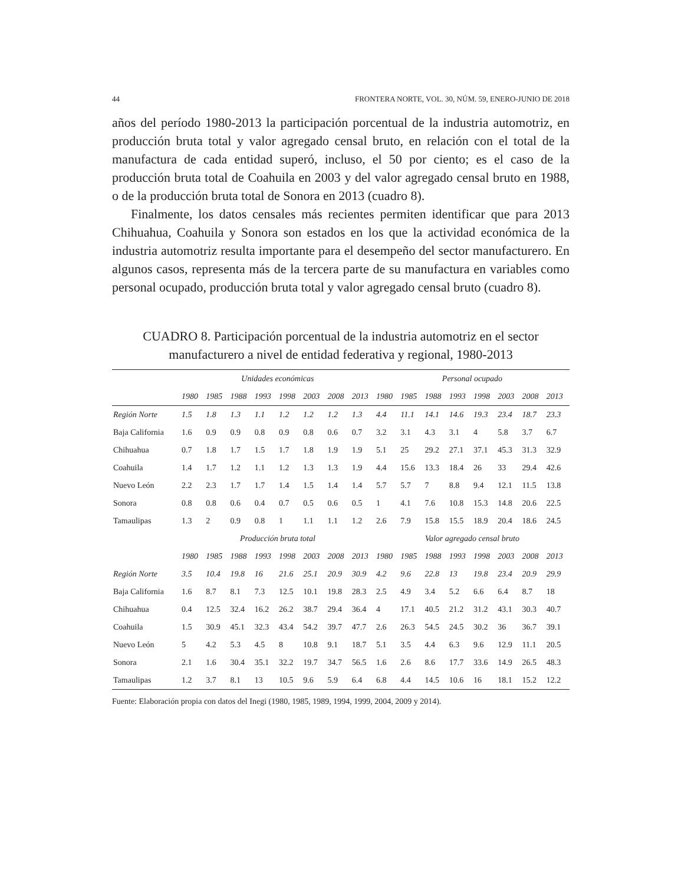44 FRONTERA NORTE, VOL. 30, NÚM. 59, ENERO-JUNIO DE 2018
años del período 1980-2013 la participación porcentual de la industria automotriz, en producción bruta total y valor agregado censal bruto, en relación con el total de la manufactura de cada entidad superó, incluso, el 50 por ciento; es el caso de la producción bruta total de Coahuila en 2003 y del valor agregado censal bruto en 1988, o de la producción bruta total de Sonora en 2013 (cuadro 8).
Finalmente, los datos censales más recientes permiten identificar que para 2013 Chihuahua, Coahuila y Sonora son estados en los que la actividad económica de la industria automotriz resulta importante para el desempeño del sector manufacturero. En algunos casos, representa más de la tercera parte de su manufactura en variables como personal ocupado, producción bruta total y valor agregado censal bruto (cuadro 8).
CUADRO 8. Participación porcentual de la industria automotriz en el sector manufacturero a nivel de entidad federativa y regional, 1980-2013
| | Unidades económicas | | | | | | | | Personal ocupado | | | | | | | |
| --- | --- | --- | --- | --- | --- | --- | --- | --- | --- | --- | --- | --- | --- | --- | --- | --- |
| | 1980 | 1985 | 1988 | 1993 | 1998 | 2003 | 2008 | 2013 | 1980 | 1985 | 1988 | 1993 | 1998 | 2003 | 2008 | 2013 |
| Región Norte | 1.5 | 1.8 | 1.3 | 1.1 | 1.2 | 1.2 | 1.2 | 1.3 | 4.4 | 11.1 | 14.1 | 14.6 | 19.3 | 23.4 | 18.7 | 23.3 |
| Baja California | 1.6 | 0.9 | 0.9 | 0.8 | 0.9 | 0.8 | 0.6 | 0.7 | 3.2 | 3.1 | 4.3 | 3.1 | 4 | 5.8 | 3.7 | 6.7 |
| Chihuahua | 0.7 | 1.8 | 1.7 | 1.5 | 1.7 | 1.8 | 1.9 | 1.9 | 5.1 | 25 | 29.2 | 27.1 | 37.1 | 45.3 | 31.3 | 32.9 |
| Coahuila | 1.4 | 1.7 | 1.2 | 1.1 | 1.2 | 1.3 | 1.3 | 1.9 | 4.4 | 15.6 | 13.3 | 18.4 | 26 | 33 | 29.4 | 42.6 |
| Nuevo León | 2.2 | 2.3 | 1.7 | 1.7 | 1.4 | 1.5 | 1.4 | 1.4 | 5.7 | 5.7 | 7 | 8.8 | 9.4 | 12.1 | 11.5 | 13.8 |
| Sonora | 0.8 | 0.8 | 0.6 | 0.4 | 0.7 | 0.5 | 0.6 | 0.5 | 1 | 4.1 | 7.6 | 10.8 | 15.3 | 14.8 | 20.6 | 22.5 |
| Tamaulipas | 1.3 | 2 | 0.9 | 0.8 | 1 | 1.1 | 1.1 | 1.2 | 2.6 | 7.9 | 15.8 | 15.5 | 18.9 | 20.4 | 18.6 | 24.5 |
| | Producción bruta total | | | | | | | | Valor agregado censal bruto | | | | | | | |
| | 1980 | 1985 | 1988 | 1993 | 1998 | 2003 | 2008 | 2013 | 1980 | 1985 | 1988 | 1993 | 1998 | 2003 | 2008 | 2013 |
| Región Norte | 3.5 | 10.4 | 19.8 | 16 | 21.6 | 25.1 | 20.9 | 30.9 | 4.2 | 9.6 | 22.8 | 13 | 19.8 | 23.4 | 20.9 | 29.9 |
| Baja California | 1.6 | 8.7 | 8.1 | 7.3 | 12.5 | 10.1 | 19.8 | 28.3 | 2.5 | 4.9 | 3.4 | 5.2 | 6.6 | 6.4 | 8.7 | 18 |
| Chihuahua | 0.4 | 12.5 | 32.4 | 16.2 | 26.2 | 38.7 | 29.4 | 36.4 | 4 | 17.1 | 40.5 | 21.2 | 31.2 | 43.1 | 30.3 | 40.7 |
| Coahuila | 1.5 | 30.9 | 45.1 | 32.3 | 43.4 | 54.2 | 39.7 | 47.7 | 2.6 | 26.3 | 54.5 | 24.5 | 30.2 | 36 | 36.7 | 39.1 |
| Nuevo León | 5 | 4.2 | 5.3 | 4.5 | 8 | 10.8 | 9.1 | 18.7 | 5.1 | 3.5 | 4.4 | 6.3 | 9.6 | 12.9 | 11.1 | 20.5 |
| Sonora | 2.1 | 1.6 | 30.4 | 35.1 | 32.2 | 19.7 | 34.7 | 56.5 | 1.6 | 2.6 | 8.6 | 17.7 | 33.6 | 14.9 | 26.5 | 48.3 |
| Tamaulipas | 1.2 | 3.7 | 8.1 | 13 | 10.5 | 9.6 | 5.9 | 6.4 | 6.8 | 4.4 | 14.5 | 10.6 | 16 | 18.1 | 15.2 | 12.2 |
Fuente: Elaboración propia con datos del Inegi (1980, 1985, 1989, 1994, 1999, 2004, 2009 y 2014).